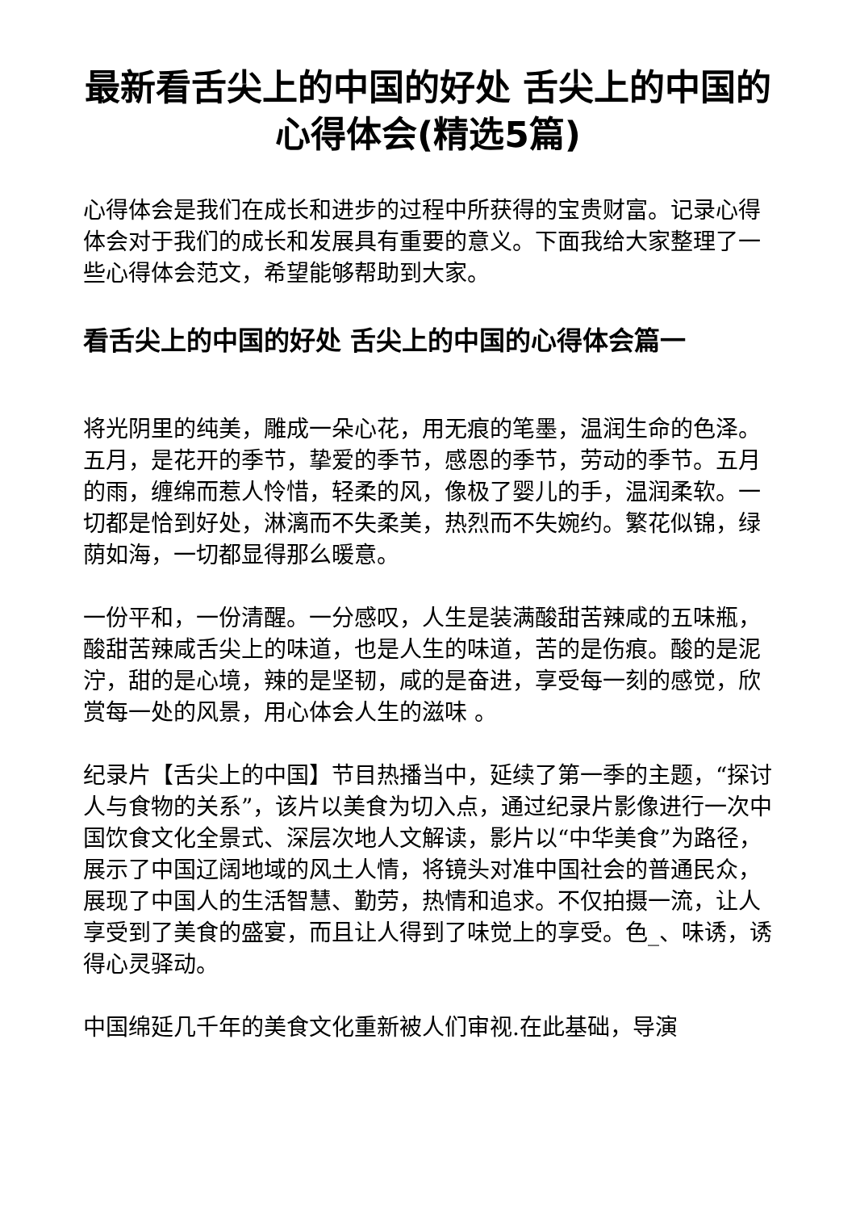最新看舌尖上的中国的好处 舌尖上的中国的心得体会(精选5篇)
心得体会是我们在成长和进步的过程中所获得的宝贵财富。记录心得体会对于我们的成长和发展具有重要的意义。下面我给大家整理了一些心得体会范文，希望能够帮助到大家。
看舌尖上的中国的好处 舌尖上的中国的心得体会篇一
将光阴里的纯美，雕成一朵心花，用无痕的笔墨，温润生命的色泽。五月，是花开的季节，挚爱的季节，感恩的季节，劳动的季节。五月的雨，缠绵而惹人怜惜，轻柔的风，像极了婴儿的手，温润柔软。一切都是恰到好处，淋漓而不失柔美，热烈而不失婉约。繁花似锦，绿荫如海，一切都显得那么暖意。
一份平和，一份清醒。一分感叹，人生是装满酸甜苦辣咸的五味瓶，酸甜苦辣咸舌尖上的味道，也是人生的味道，苦的是伤痕。酸的是泥泞，甜的是心境，辣的是坚韧，咸的是奋进，享受每一刻的感觉，欣赏每一处的风景，用心体会人生的滋味 。
纪录片【舌尖上的中国】节目热播当中，延续了第一季的主题，“探讨人与食物的关系”，该片以美食为切入点，通过纪录片影像进行一次中国饮食文化全景式、深层次地人文解读，影片以“中华美食”为路径，展示了中国辽阔地域的风土人情，将镜头对准中国社会的普通民众，展现了中国人的生活智慧、勤劳，热情和追求。不仅拍摄一流，让人享受到了美食的盛宴，而且让人得到了味觉上的享受。色_、味诱，诱得心灵驿动。
中国绵延几千年的美食文化重新被人们审视.在此基础，导演